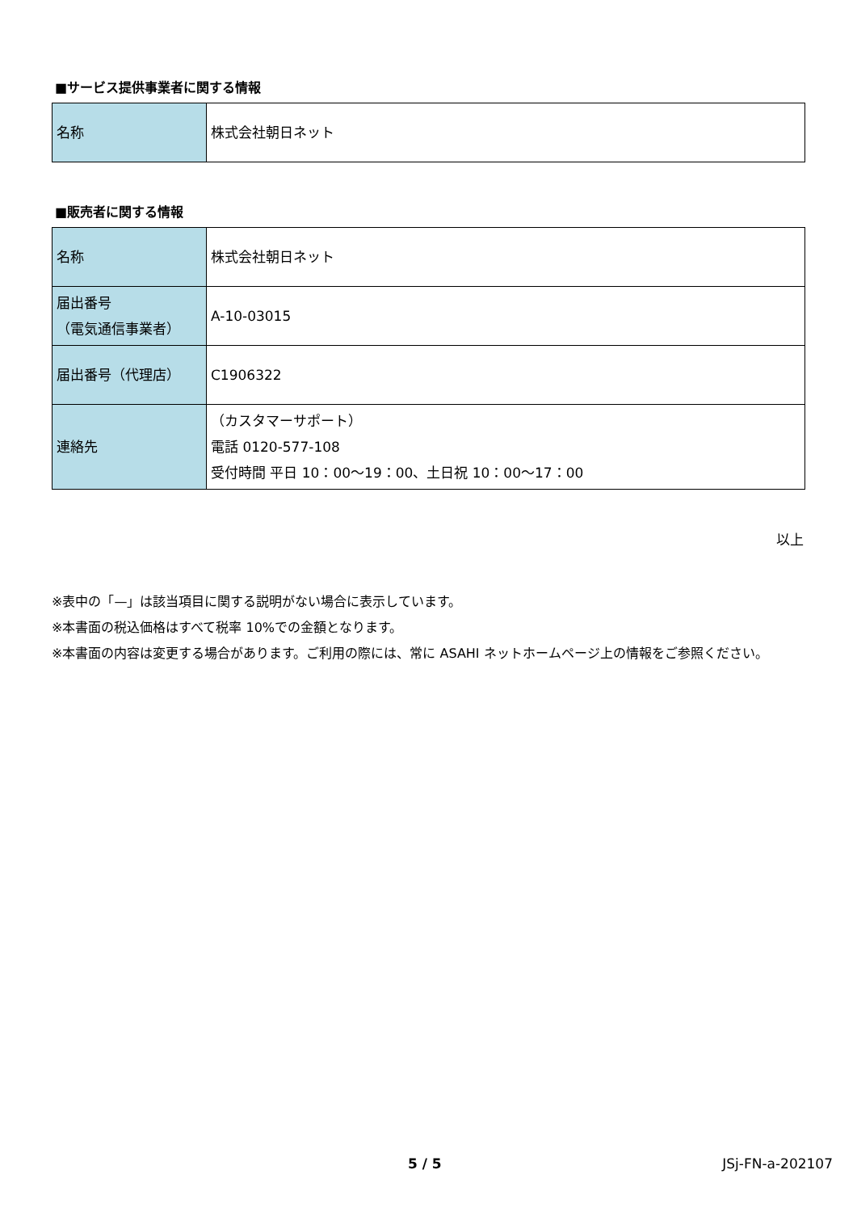■サービス提供事業者に関する情報
| 名称 | 株式会社朝日ネット |
■販売者に関する情報
| 名称 | 株式会社朝日ネット |
| 届出番号 （電気通信事業者） | A-10-03015 |
| 届出番号（代理店） | C1906322 |
| 連絡先 | （カスタマーサポート） 電話 0120-577-108 受付時間 平日 10：00～19：00、土日祝 10：00～17：00 |
以上
※表中の「—」は該当項目に関する説明がない場合に表示しています。
※本書面の税込価格はすべて税率 10%での金額となります。
※本書面の内容は変更する場合があります。ご利用の際には、常に ASAHI ネットホームページ上の情報をご参照ください。
5 / 5 JSj-FN-a-202107